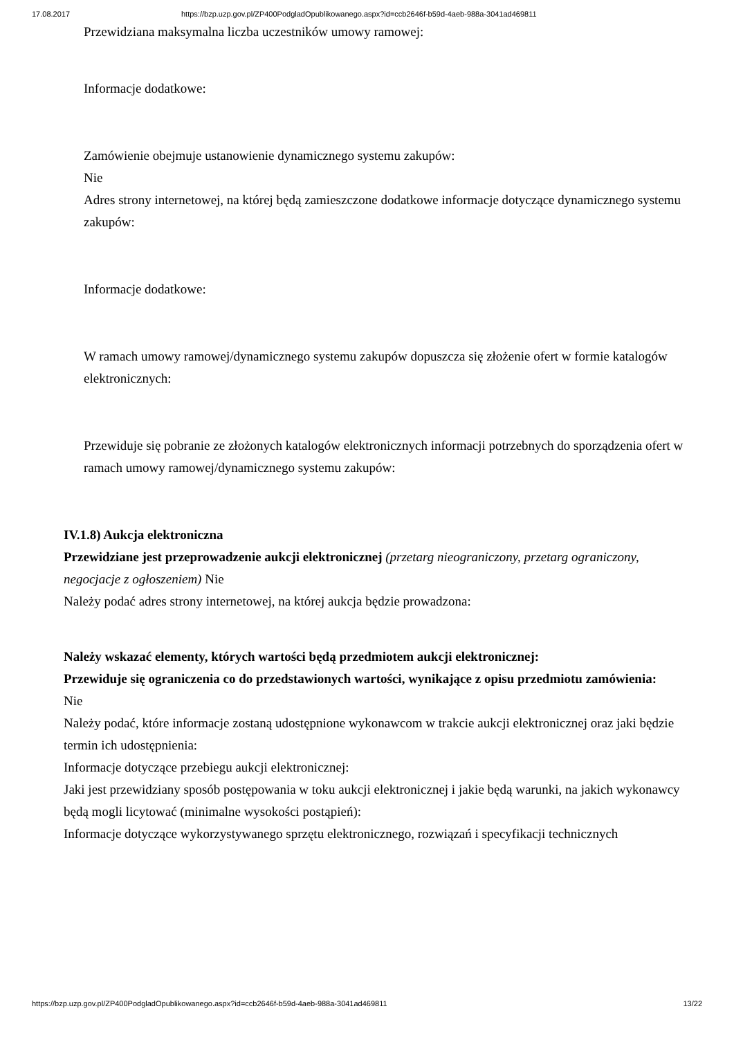17.08.2017 https://bzp.uzp.gov.pl/ZP400PodgladOpublikowanego.aspx?id=ccb2646f-b59d-4aeb-988a-3041ad469811
Przewidziana maksymalna liczba uczestników umowy ramowej:
Informacje dodatkowe:
Zamówienie obejmuje ustanowienie dynamicznego systemu zakupów:
Nie
Adres strony internetowej, na której będą zamieszczone dodatkowe informacje dotyczące dynamicznego systemu zakupów:
Informacje dodatkowe:
W ramach umowy ramowej/dynamicznego systemu zakupów dopuszcza się złożenie ofert w formie katalogów elektronicznych:
Przewiduje się pobranie ze złożonych katalogów elektronicznych informacji potrzebnych do sporządzenia ofert w ramach umowy ramowej/dynamicznego systemu zakupów:
IV.1.8) Aukcja elektroniczna
Przewidziane jest przeprowadzenie aukcji elektronicznej (przetarg nieograniczony, przetarg ograniczony, negocjacje z ogłoszeniem) Nie
Należy podać adres strony internetowej, na której aukcja będzie prowadzona:
Należy wskazać elementy, których wartości będą przedmiotem aukcji elektronicznej:
Przewiduje się ograniczenia co do przedstawionych wartości, wynikające z opisu przedmiotu zamówienia:
Nie
Należy podać, które informacje zostaną udostępnione wykonawcom w trakcie aukcji elektronicznej oraz jaki będzie termin ich udostępnienia:
Informacje dotyczące przebiegu aukcji elektronicznej:
Jaki jest przewidziany sposób postępowania w toku aukcji elektronicznej i jakie będą warunki, na jakich wykonawcy będą mogli licytować (minimalne wysokości postąpień):
Informacje dotyczące wykorzystywanego sprzętu elektronicznego, rozwiązań i specyfikacji technicznych
https://bzp.uzp.gov.pl/ZP400PodgladOpublikowanego.aspx?id=ccb2646f-b59d-4aeb-988a-3041ad469811 13/22